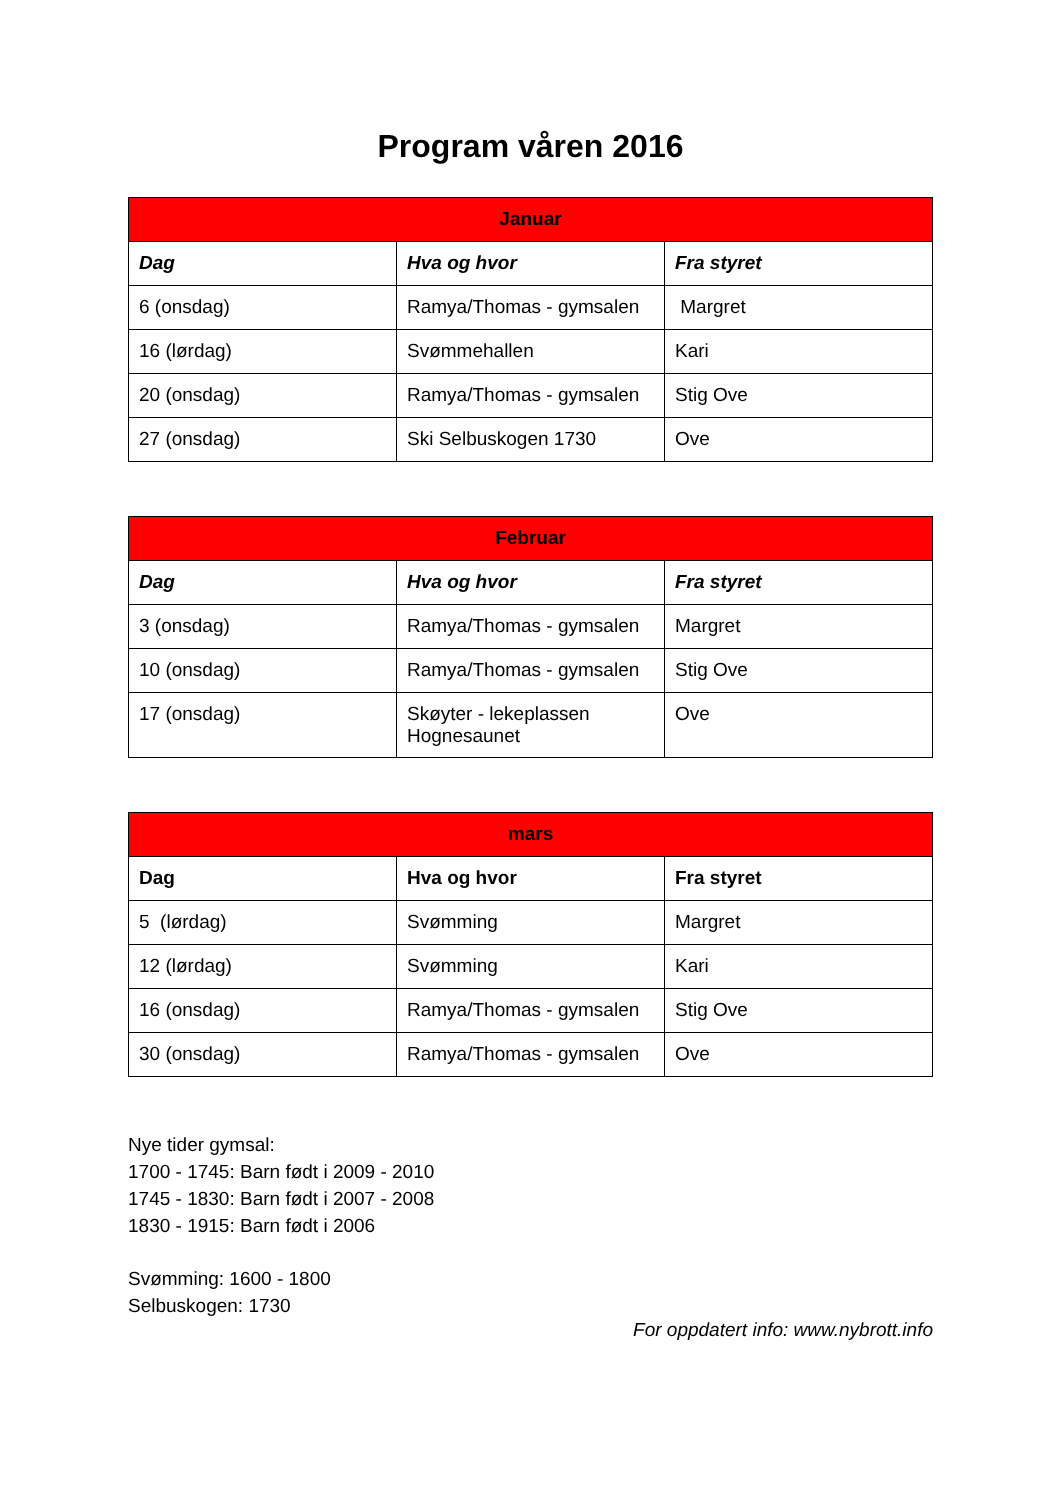Program våren 2016
| Januar | | |
| --- | --- | --- |
| Dag | Hva og hvor | Fra styret |
| 6 (onsdag) | Ramya/Thomas - gymsalen | Margret |
| 16 (lørdag) | Svømmehallen | Kari |
| 20 (onsdag) | Ramya/Thomas - gymsalen | Stig Ove |
| 27 (onsdag) | Ski Selbuskogen 1730 | Ove |
| Februar | | |
| --- | --- | --- |
| Dag | Hva og hvor | Fra styret |
| 3 (onsdag) | Ramya/Thomas - gymsalen | Margret |
| 10 (onsdag) | Ramya/Thomas - gymsalen | Stig Ove |
| 17 (onsdag) | Skøyter - lekeplassen Hognesaunet | Ove |
| mars | | |
| --- | --- | --- |
| Dag | Hva og hvor | Fra styret |
| 5 (lørdag) | Svømming | Margret |
| 12 (lørdag) | Svømming | Kari |
| 16 (onsdag) | Ramya/Thomas - gymsalen | Stig Ove |
| 30 (onsdag) | Ramya/Thomas - gymsalen | Ove |
Nye tider gymsal:
1700 - 1745: Barn født i 2009 - 2010
1745 - 1830: Barn født i 2007 - 2008
1830 - 1915: Barn født i 2006
Svømming: 1600 - 1800
Selbuskogen: 1730
For oppdatert info: www.nybrott.info